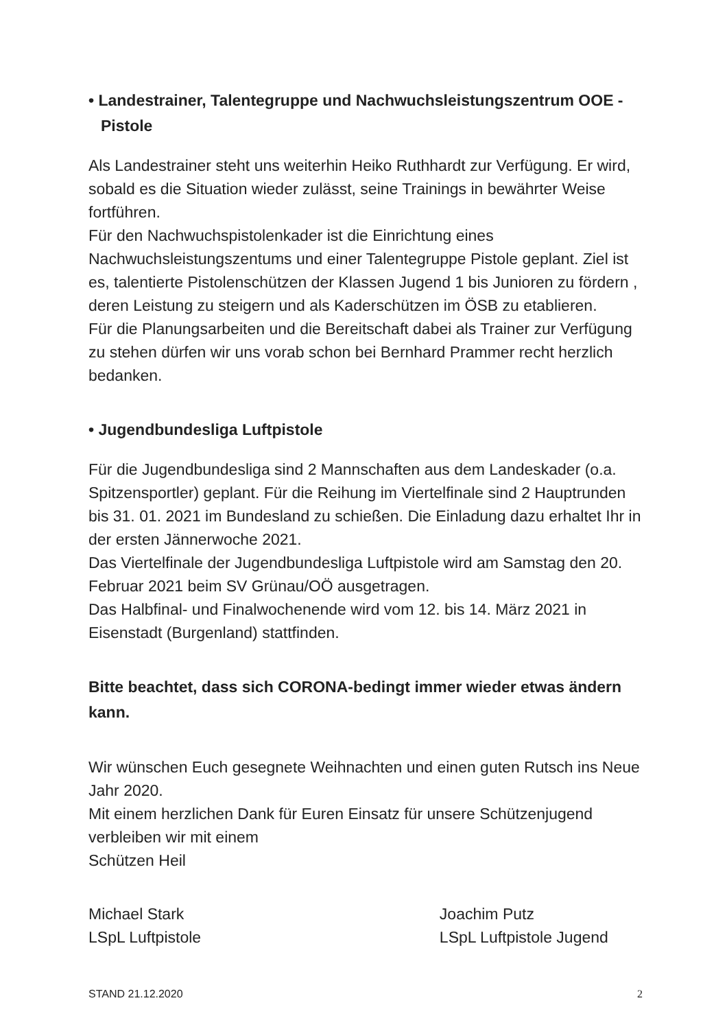• Landestrainer, Talentegruppe und Nachwuchsleistungszentrum OOE - Pistole
Als Landestrainer steht uns weiterhin Heiko Ruthhardt zur Verfügung. Er wird, sobald es die Situation wieder zulässt, seine Trainings in bewährter Weise fortführen.
Für den Nachwuchspistolenkader ist die Einrichtung eines Nachwuchsleistungszentums und einer Talentegruppe Pistole geplant. Ziel ist es, talentierte Pistolenschützen der Klassen Jugend 1 bis Junioren zu fördern , deren Leistung zu steigern und als Kaderschützen im ÖSB zu etablieren.
Für die Planungsarbeiten und die Bereitschaft dabei als Trainer zur Verfügung zu stehen dürfen wir uns vorab schon bei Bernhard Prammer recht herzlich bedanken.
• Jugendbundesliga Luftpistole
Für die Jugendbundesliga sind 2 Mannschaften aus dem Landeskader (o.a. Spitzensportler) geplant. Für die Reihung im Viertelfinale sind 2 Hauptrunden bis 31. 01. 2021 im Bundesland zu schießen. Die Einladung dazu erhaltet Ihr in der ersten Jännerwoche 2021.
Das Viertelfinale der Jugendbundesliga Luftpistole wird am Samstag den 20. Februar 2021 beim SV Grünau/OÖ ausgetragen.
Das Halbfinal- und Finalwochenende wird vom 12. bis 14. März 2021 in Eisenstadt (Burgenland) stattfinden.
Bitte beachtet, dass sich CORONA-bedingt immer wieder etwas ändern kann.
Wir wünschen Euch gesegnete Weihnachten und einen guten Rutsch ins Neue Jahr 2020.
Mit einem herzlichen Dank für Euren Einsatz für unsere Schützenjugend verbleiben wir mit einem
Schützen Heil
Michael Stark
LSpL Luftpistole
Joachim Putz
LSpL Luftpistole Jugend
STAND 21.12.2020 2